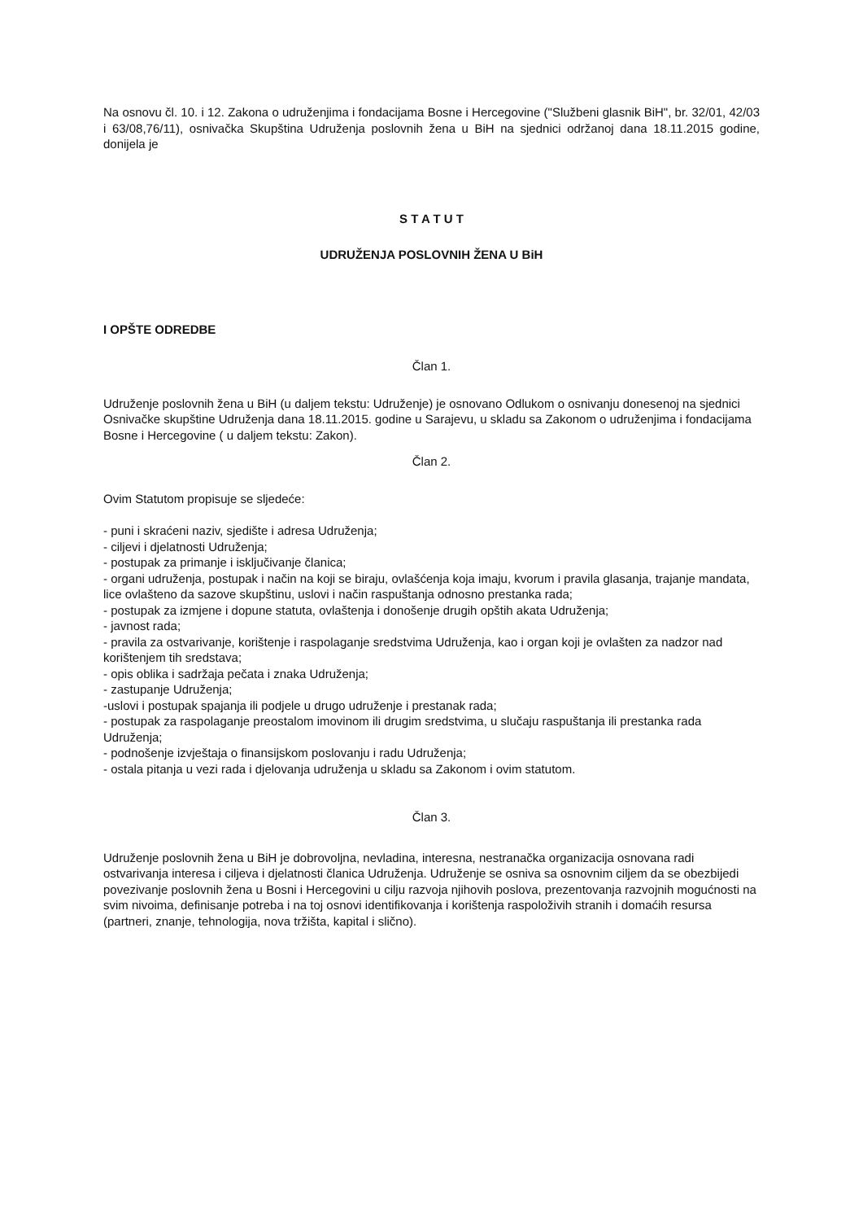Na osnovu čl. 10. i 12. Zakona o udruženjima i fondacijama Bosne i Hercegovine ("Službeni glasnik BiH", br. 32/01, 42/03 i 63/08,76/11), osnivačka Skupština Udruženja poslovnih žena u BiH na sjednici održanoj dana 18.11.2015 godine, donijela je
S T A T U T
UDRUŽENJA POSLOVNIH ŽENA U BiH
I OPŠTE ODREDBE
Član 1.
Udruženje poslovnih žena u BiH (u daljem tekstu: Udruženje) je osnovano Odlukom o osnivanju donesenoj na sjednici Osnivačke skupštine Udruženja dana 18.11.2015. godine u Sarajevu, u skladu sa Zakonom o udruženjima i fondacijama Bosne i Hercegovine ( u daljem tekstu: Zakon).
Član 2.
Ovim Statutom propisuje se sljedeće:
- puni i skraćeni naziv, sjedište i adresa Udruženja;
- ciljevi i djelatnosti Udruženja;
- postupak za primanje i isključivanje članica;
- organi udruženja, postupak i način na koji se biraju, ovlašćenja koja imaju, kvorum i pravila glasanja, trajanje mandata, lice ovlašteno da sazove skupštinu, uslovi i način raspuštanja odnosno prestanka rada;
- postupak za izmjene i dopune statuta, ovlaštenja i donošenje drugih opštih akata Udruženja;
- javnost rada;
- pravila za ostvarivanje, korištenje i raspolaganje sredstvima Udruženja, kao i organ koji je ovlašten za nadzor nad korištenjem tih sredstava;
- opis oblika i sadržaja pečata i znaka Udruženja;
- zastupanje Udruženja;
-uslovi i postupak spajanja ili podjele u drugo udruženje i prestanak rada;
- postupak za raspolaganje preostalom imovinom ili drugim sredstvima, u slučaju raspuštanja ili prestanka rada Udruženja;
- podnošenje izvještaja o finansijskom poslovanju i radu Udruženja;
- ostala pitanja u vezi rada i djelovanja udruženja u skladu sa Zakonom i ovim statutom.
Član 3.
Udruženje poslovnih žena u BiH je dobrovoljna, nevladina, interesna, nestranačka organizacija osnovana radi ostvarivanja interesa i ciljeva i djelatnosti članica Udruženja. Udruženje se osniva sa osnovnim ciljem da se obezbijedi povezivanje poslovnih žena u Bosni i Hercegovini u cilju razvoja njihovih poslova, prezentovanja razvojnih mogućnosti na svim nivoima, definisanje potreba i na toj osnovi identifikovanja i korištenja raspoloživih stranih i domaćih resursa (partneri, znanje, tehnologija, nova tržišta, kapital i slično).